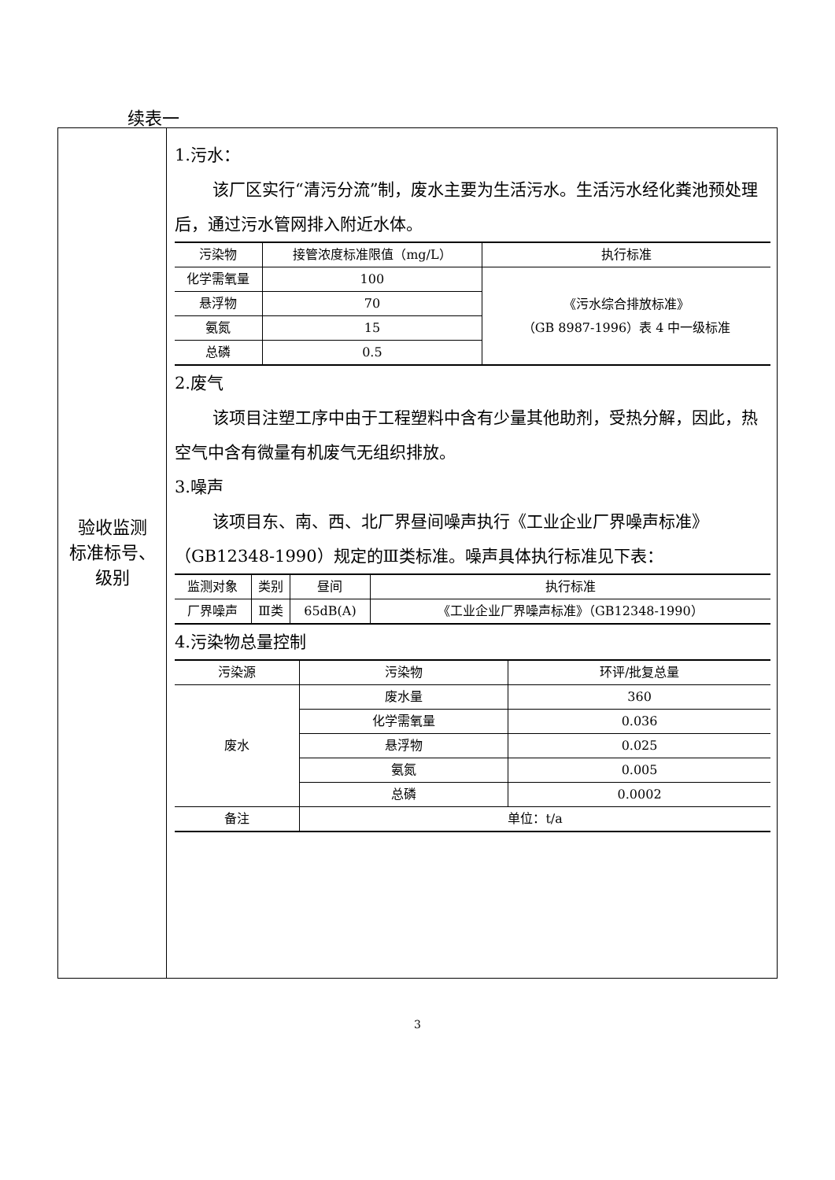续表一
验收监测
标准标号、
级别
1.污水：
该厂区实行“清污分流”制，废水主要为生活污水。生活污水经化粪池预处理后，通过污水管网排入附近水体。
| 污染物 | 接管浓度标准限值（mg/L） | 执行标准 |
| --- | --- | --- |
| 化学需氧量 | 100 | 《污水综合排放标准》 （GB 8987-1996）表 4 中一级标准 |
| 悬浮物 | 70 | |
| 氨氮 | 15 | |
| 总磷 | 0.5 | |
2.废气
该项目注塑工序中由于工程塑料中含有少量其他助剂，受热分解，因此，热空气中含有微量有机废气无组织排放。
3.噪声
该项目东、南、西、北厂界昼间噪声执行《工业企业厂界噪声标准》（GB12348-1990）规定的Ⅲ类标准。噪声具体执行标准见下表：
| 监测对象 | 类别 | 昼间 | 执行标准 |
| --- | --- | --- | --- |
| 厂界噪声 | Ⅲ类 | 65dB(A) | 《工业企业厂界噪声标准》（GB12348-1990） |
4.污染物总量控制
| 污染源 | 污染物 | 环评/批复总量 |
| --- | --- | --- |
| 废水 | 废水量 | 360 |
| | 化学需氧量 | 0.036 |
| | 悬浮物 | 0.025 |
| | 氨氮 | 0.005 |
| | 总磷 | 0.0002 |
| 备注 | 单位：t/a | |
3